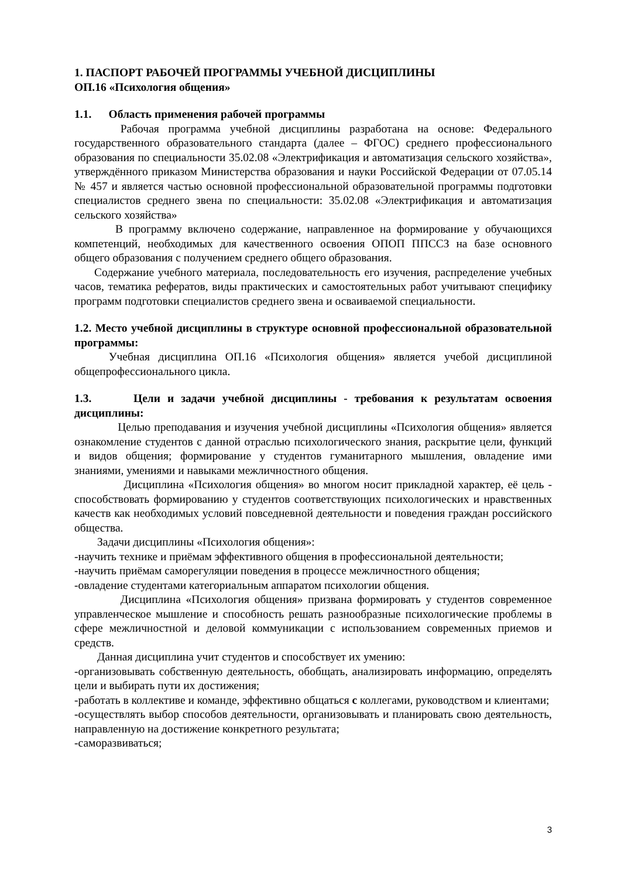1. ПАСПОРТ РАБОЧЕЙ ПРОГРАММЫ УЧЕБНОЙ ДИСЦИПЛИНЫ
ОП.16 «Психология общения»
1.1. Область применения рабочей программы
Рабочая программа учебной дисциплины разработана на основе: Федерального государственного образовательного стандарта (далее – ФГОС) среднего профессионального образования по специальности 35.02.08 «Электрификация и автоматизация сельского хозяйства», утверждённого приказом Министерства образования и науки Российской Федерации от 07.05.14 № 457 и является частью основной профессиональной образовательной программы подготовки специалистов среднего звена по специальности: 35.02.08 «Электрификация и автоматизация сельского хозяйства»
В программу включено содержание, направленное на формирование у обучающихся компетенций, необходимых для качественного освоения ОПОП ППССЗ на базе основного общего образования с получением среднего общего образования.
Содержание учебного материала, последовательность его изучения, распределение учебных часов, тематика рефератов, виды практических и самостоятельных работ учитывают специфику программ подготовки специалистов среднего звена и осваиваемой специальности.
1.2. Место учебной дисциплины в структуре основной профессиональной образовательной программы:
Учебная дисциплина ОП.16 «Психология общения» является учебой дисциплиной общепрофессионального цикла.
1.3. Цели и задачи учебной дисциплины - требования к результатам освоения дисциплины:
Целью преподавания и изучения учебной дисциплины «Психология общения» является ознакомление студентов с данной отраслью психологического знания, раскрытие цели, функций и видов общения; формирование у студентов гуманитарного мышления, овладение ими знаниями, умениями и навыками межличностного общения.
Дисциплина «Психология общения» во многом носит прикладной характер, её цель - способствовать формированию у студентов соответствующих психологических и нравственных качеств как необходимых условий повседневной деятельности и поведения граждан российского общества.
Задачи дисциплины «Психология общения»:
-научить технике и приёмам эффективного общения в профессиональной деятельности;
-научить приёмам саморегуляции поведения в процессе межличностного общения;
-овладение студентами категориальным аппаратом психологии общения.
Дисциплина «Психология общения» призвана формировать у студентов современное управленческое мышление и способность решать разнообразные психологические проблемы в сфере межличностной и деловой коммуникации с использованием современных приемов и средств.
Данная дисциплина учит студентов и способствует их умению:
-организовывать собственную деятельность, обобщать, анализировать информацию, определять цели и выбирать пути их достижения;
-работать в коллективе и команде, эффективно общаться с коллегами, руководством и клиентами;
-осуществлять выбор способов деятельности, организовывать и планировать свою деятельность, направленную на достижение конкретного результата;
-саморазвиваться;
3